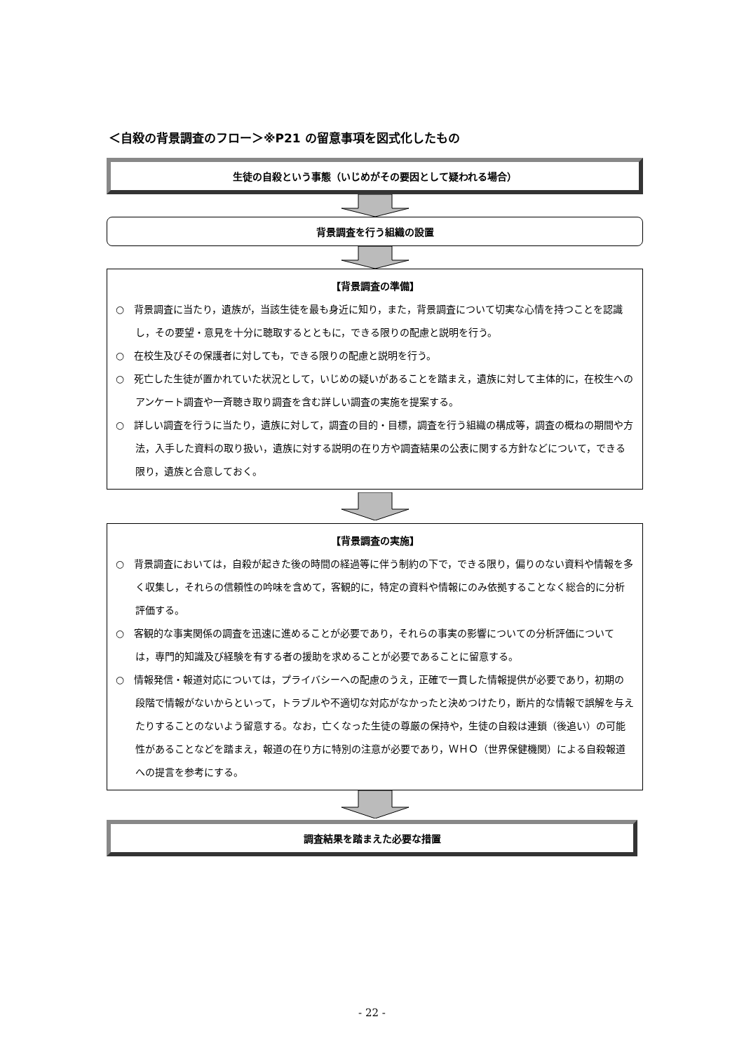＜自殺の背景調査のフロー＞※P21 の留意事項を図式化したもの
生徒の自殺という事態（いじめがその要因として疑われる場合）
背景調査を行う組織の設置
【背景調査の準備】
○　背景調査に当たり，遺族が，当該生徒を最も身近に知り，また，背景調査について切実な心情を持つことを認識し，その要望・意見を十分に聴取するとともに，できる限りの配慮と説明を行う。
○　在校生及びその保護者に対しても，できる限りの配慮と説明を行う。
○　死亡した生徒が置かれていた状況として，いじめの疑いがあることを踏まえ，遺族に対して主体的に，在校生へのアンケート調査や一斉聴き取り調査を含む詳しい調査の実施を提案する。
○　詳しい調査を行うに当たり，遺族に対して，調査の目的・目標，調査を行う組織の構成等，調査の概ねの期間や方法，入手した資料の取り扱い，遺族に対する説明の在り方や調査結果の公表に関する方針などについて，できる限り，遺族と合意しておく。
【背景調査の実施】
○　背景調査においては，自殺が起きた後の時間の経過等に伴う制約の下で，できる限り，偏りのない資料や情報を多く収集し，それらの信頼性の吟味を含めて，客観的に，特定の資料や情報にのみ依拠することなく総合的に分析評価する。
○　客観的な事実関係の調査を迅速に進めることが必要であり，それらの事実の影響についての分析評価については，専門的知識及び経験を有する者の援助を求めることが必要であることに留意する。
○　情報発信・報道対応については，プライバシーへの配慮のうえ，正確で一貫した情報提供が必要であり，初期の段階で情報がないからといって，トラブルや不適切な対応がなかったと決めつけたり，断片的な情報で誤解を与えたりすることのないよう留意する。なお，亡くなった生徒の尊厳の保持や，生徒の自殺は連鎖（後追い）の可能性があることなどを踏まえ，報道の在り方に特別の注意が必要であり，ＷＨＯ（世界保健機関）による自殺報道への提言を参考にする。
調査結果を踏まえた必要な措置
- 22 -